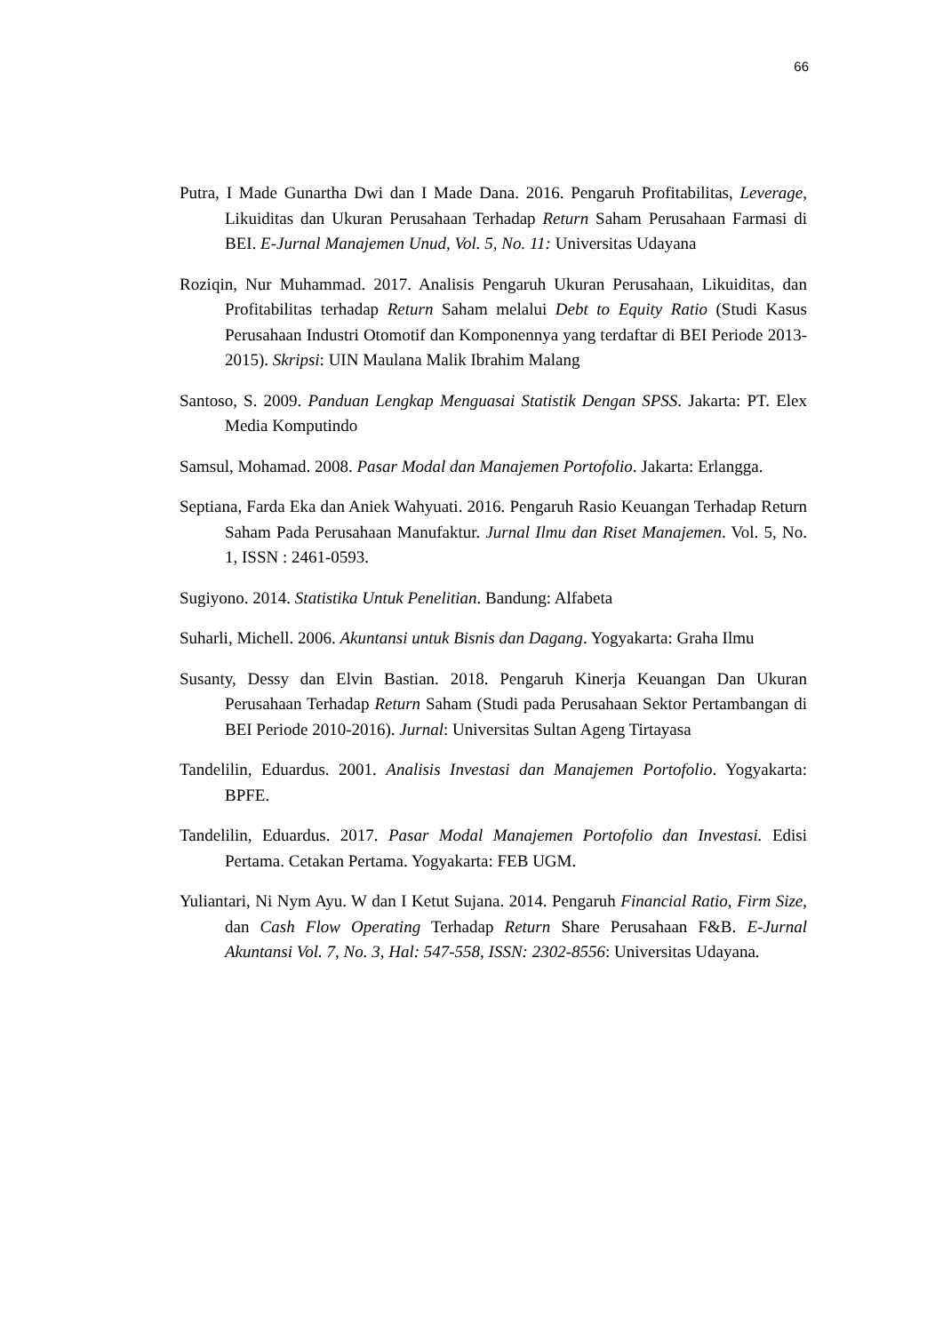66
Putra, I Made Gunartha Dwi dan I Made Dana. 2016. Pengaruh Profitabilitas, Leverage, Likuiditas dan Ukuran Perusahaan Terhadap Return Saham Perusahaan Farmasi di BEI. E-Jurnal Manajemen Unud, Vol. 5, No. 11: Universitas Udayana
Roziqin, Nur Muhammad. 2017. Analisis Pengaruh Ukuran Perusahaan, Likuiditas, dan Profitabilitas terhadap Return Saham melalui Debt to Equity Ratio (Studi Kasus Perusahaan Industri Otomotif dan Komponennya yang terdaftar di BEI Periode 2013-2015). Skripsi: UIN Maulana Malik Ibrahim Malang
Santoso, S. 2009. Panduan Lengkap Menguasai Statistik Dengan SPSS. Jakarta: PT. Elex Media Komputindo
Samsul, Mohamad. 2008. Pasar Modal dan Manajemen Portofolio. Jakarta: Erlangga.
Septiana, Farda Eka dan Aniek Wahyuati. 2016. Pengaruh Rasio Keuangan Terhadap Return Saham Pada Perusahaan Manufaktur. Jurnal Ilmu dan Riset Manajemen. Vol. 5, No. 1, ISSN : 2461-0593.
Sugiyono. 2014. Statistika Untuk Penelitian. Bandung: Alfabeta
Suharli, Michell. 2006. Akuntansi untuk Bisnis dan Dagang. Yogyakarta: Graha Ilmu
Susanty, Dessy dan Elvin Bastian. 2018. Pengaruh Kinerja Keuangan Dan Ukuran Perusahaan Terhadap Return Saham (Studi pada Perusahaan Sektor Pertambangan di BEI Periode 2010-2016). Jurnal: Universitas Sultan Ageng Tirtayasa
Tandelilin, Eduardus. 2001. Analisis Investasi dan Manajemen Portofolio. Yogyakarta: BPFE.
Tandelilin, Eduardus. 2017. Pasar Modal Manajemen Portofolio dan Investasi. Edisi Pertama. Cetakan Pertama. Yogyakarta: FEB UGM.
Yuliantari, Ni Nym Ayu. W dan I Ketut Sujana. 2014. Pengaruh Financial Ratio, Firm Size, dan Cash Flow Operating Terhadap Return Share Perusahaan F&B. E-Jurnal Akuntansi Vol. 7, No. 3, Hal: 547-558, ISSN: 2302-8556: Universitas Udayana.